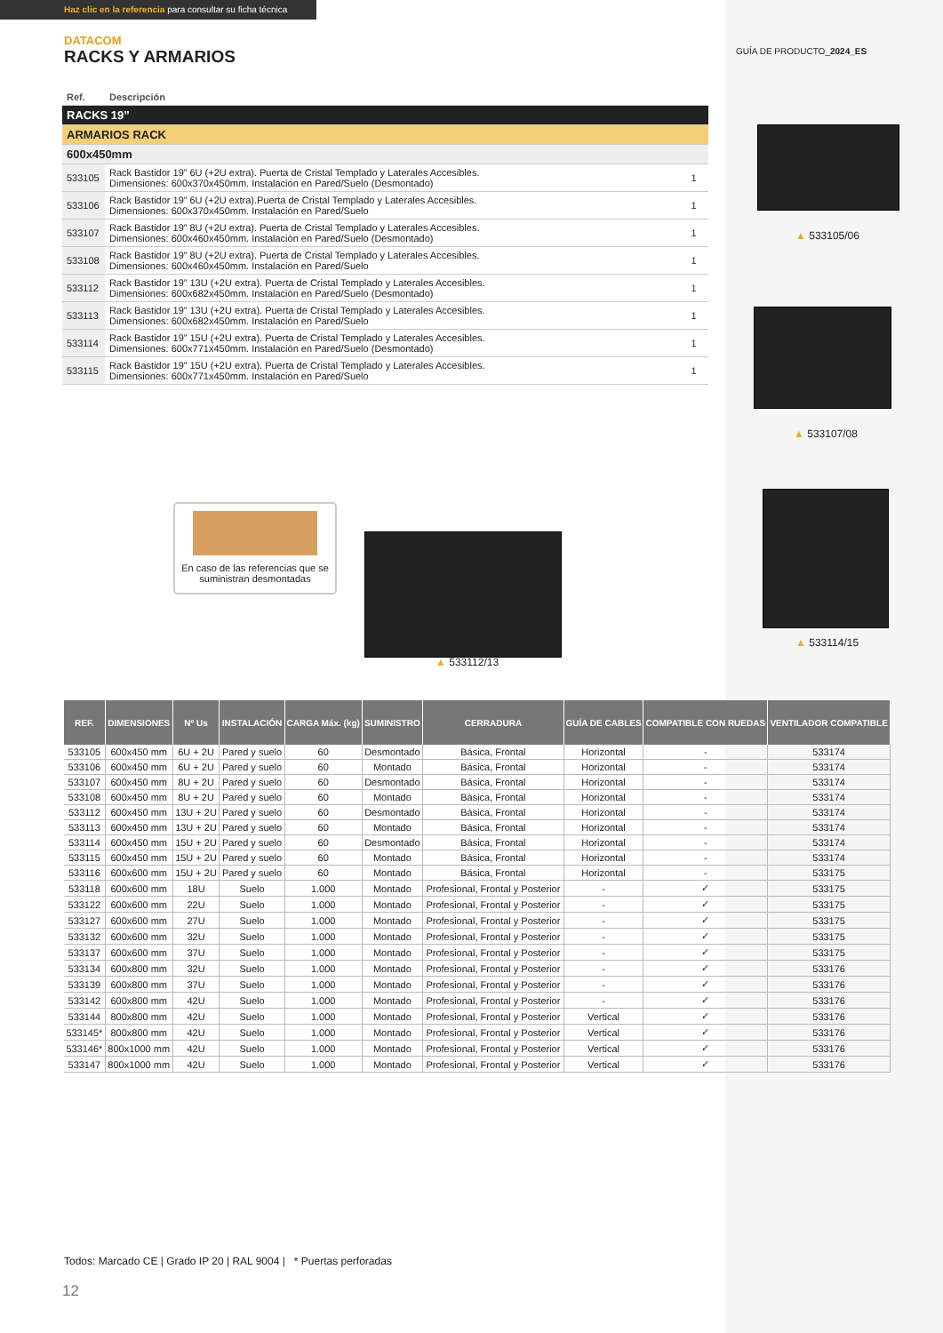Haz clic en la referencia para consultar su ficha técnica
DATACOM
RACKS Y ARMARIOS
GUÍA DE PRODUCTO_2024_ES
| Ref. | Descripción | |
| RACKS 19” | | |
| ARMARIOS RACK | | |
| 600x450mm | | |
| 533105 | Rack Bastidor 19” 6U (+2U extra). Puerta de Cristal Templado y Laterales Accesibles. Dimensiones: 600x370x450mm. Instalación en Pared/Suelo (Desmontado) | 1 |
| 533106 | Rack Bastidor 19” 6U (+2U extra).Puerta de Cristal Templado y Laterales Accesibles. Dimensiones: 600x370x450mm. Instalación en Pared/Suelo | 1 |
| 533107 | Rack Bastidor 19” 8U (+2U extra). Puerta de Cristal Templado y Laterales Accesibles. Dimensiones: 600x460x450mm. Instalación en Pared/Suelo (Desmontado) | 1 |
| 533108 | Rack Bastidor 19” 8U (+2U extra). Puerta de Cristal Templado y Laterales Accesibles. Dimensiones: 600x460x450mm. Instalación en Pared/Suelo | 1 |
| 533112 | Rack Bastidor 19” 13U (+2U extra). Puerta de Cristal Templado y Laterales Accesibles. Dimensiones: 600x682x450mm. Instalación en Pared/Suelo (Desmontado) | 1 |
| 533113 | Rack Bastidor 19” 13U (+2U extra). Puerta de Cristal Templado y Laterales Accesibles. Dimensiones: 600x682x450mm. Instalación en Pared/Suelo | 1 |
| 533114 | Rack Bastidor 19” 15U (+2U extra). Puerta de Cristal Templado y Laterales Accesibles. Dimensiones: 600x771x450mm. Instalación en Pared/Suelo (Desmontado) | 1 |
| 533115 | Rack Bastidor 19” 15U (+2U extra). Puerta de Cristal Templado y Laterales Accesibles. Dimensiones: 600x771x450mm. Instalación en Pared/Suelo | 1 |
▲ 533105/06
▲ 533107/08
▲ 533114/15
En caso de las referencias que se suministran desmontadas
▲ 533112/13
| REF. | DIMENSIONES | Nº Us | INSTALACIÓN | CARGA Máx. (kg) | SUMINISTRO | CERRADURA | GUÍA DE CABLES | COMPATIBLE CON RUEDAS | VENTILADOR COMPATIBLE |
| --- | --- | --- | --- | --- | --- | --- | --- | --- | --- |
| 533105 | 600x450 mm | 6U + 2U | Pared y suelo | 60 | Desmontado | Básica, Frontal | Horizontal | - | 533174 |
| 533106 | 600x450 mm | 6U + 2U | Pared y suelo | 60 | Montado | Básica, Frontal | Horizontal | - | 533174 |
| 533107 | 600x450 mm | 8U + 2U | Pared y suelo | 60 | Desmontado | Básica, Frontal | Horizontal | - | 533174 |
| 533108 | 600x450 mm | 8U + 2U | Pared y suelo | 60 | Montado | Básica, Frontal | Horizontal | - | 533174 |
| 533112 | 600x450 mm | 13U + 2U | Pared y suelo | 60 | Desmontado | Básica, Frontal | Horizontal | - | 533174 |
| 533113 | 600x450 mm | 13U + 2U | Pared y suelo | 60 | Montado | Básica, Frontal | Horizontal | - | 533174 |
| 533114 | 600x450 mm | 15U + 2U | Pared y suelo | 60 | Desmontado | Básica, Frontal | Horizontal | - | 533174 |
| 533115 | 600x450 mm | 15U + 2U | Pared y suelo | 60 | Montado | Básica, Frontal | Horizontal | - | 533174 |
| 533116 | 600x600 mm | 15U + 2U | Pared y suelo | 60 | Montado | Básica, Frontal | Horizontal | - | 533175 |
| 533118 | 600x600 mm | 18U | Suelo | 1.000 | Montado | Profesional, Frontal y Posterior | - | ✓ | 533175 |
| 533122 | 600x600 mm | 22U | Suelo | 1.000 | Montado | Profesional, Frontal y Posterior | - | ✓ | 533175 |
| 533127 | 600x600 mm | 27U | Suelo | 1.000 | Montado | Profesional, Frontal y Posterior | - | ✓ | 533175 |
| 533132 | 600x600 mm | 32U | Suelo | 1.000 | Montado | Profesional, Frontal y Posterior | - | ✓ | 533175 |
| 533137 | 600x600 mm | 37U | Suelo | 1.000 | Montado | Profesional, Frontal y Posterior | - | ✓ | 533175 |
| 533134 | 600x800 mm | 32U | Suelo | 1.000 | Montado | Profesional, Frontal y Posterior | - | ✓ | 533176 |
| 533139 | 600x800 mm | 37U | Suelo | 1.000 | Montado | Profesional, Frontal y Posterior | - | ✓ | 533176 |
| 533142 | 600x800 mm | 42U | Suelo | 1.000 | Montado | Profesional, Frontal y Posterior | - | ✓ | 533176 |
| 533144 | 800x800 mm | 42U | Suelo | 1.000 | Montado | Profesional, Frontal y Posterior | Vertical | ✓ | 533176 |
| 533145* | 800x800 mm | 42U | Suelo | 1.000 | Montado | Profesional, Frontal y Posterior | Vertical | ✓ | 533176 |
| 533146* | 800x1000 mm | 42U | Suelo | 1.000 | Montado | Profesional, Frontal y Posterior | Vertical | ✓ | 533176 |
| 533147 | 800x1000 mm | 42U | Suelo | 1.000 | Montado | Profesional, Frontal y Posterior | Vertical | ✓ | 533176 |
Todos: Marcado CE | Grado IP 20 | RAL 9004 | * Puertas perforadas
12